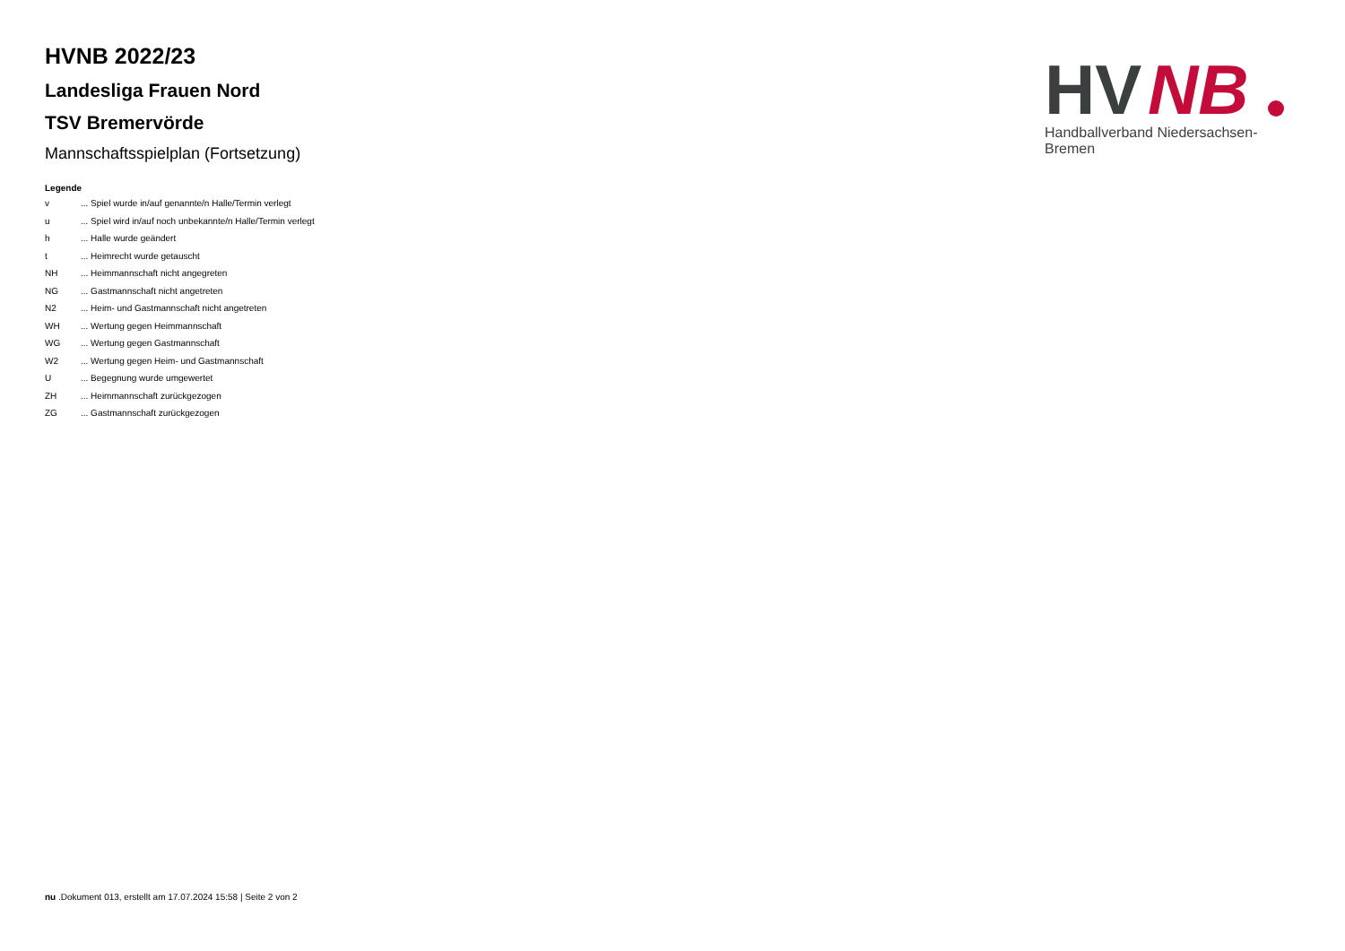HVNB 2022/23
Landesliga Frauen Nord
TSV Bremervörde
Mannschaftsspielplan (Fortsetzung)
Legende
| v | ... Spiel wurde in/auf genannte/n Halle/Termin verlegt |
| u | ... Spiel wird in/auf noch unbekannte/n Halle/Termin verlegt |
| h | ... Halle wurde geändert |
| t | ... Heimrecht wurde getauscht |
| NH | ... Heimmannschaft nicht angegreten |
| NG | ... Gastmannschaft nicht angetreten |
| N2 | ... Heim- und Gastmannschaft nicht angetreten |
| WH | ... Wertung gegen Heimmannschaft |
| WG | ... Wertung gegen Gastmannschaft |
| W2 | ... Wertung gegen Heim- und Gastmannschaft |
| U | ... Begegnung wurde umgewertet |
| ZH | ... Heimmannschaft zurückgezogen |
| ZG | ... Gastmannschaft zurückgezogen |
HV
NB
Handballverband Niedersachsen-Bremen
nu .Dokument 013, erstellt am 17.07.2024 15:58 | Seite 2 von 2